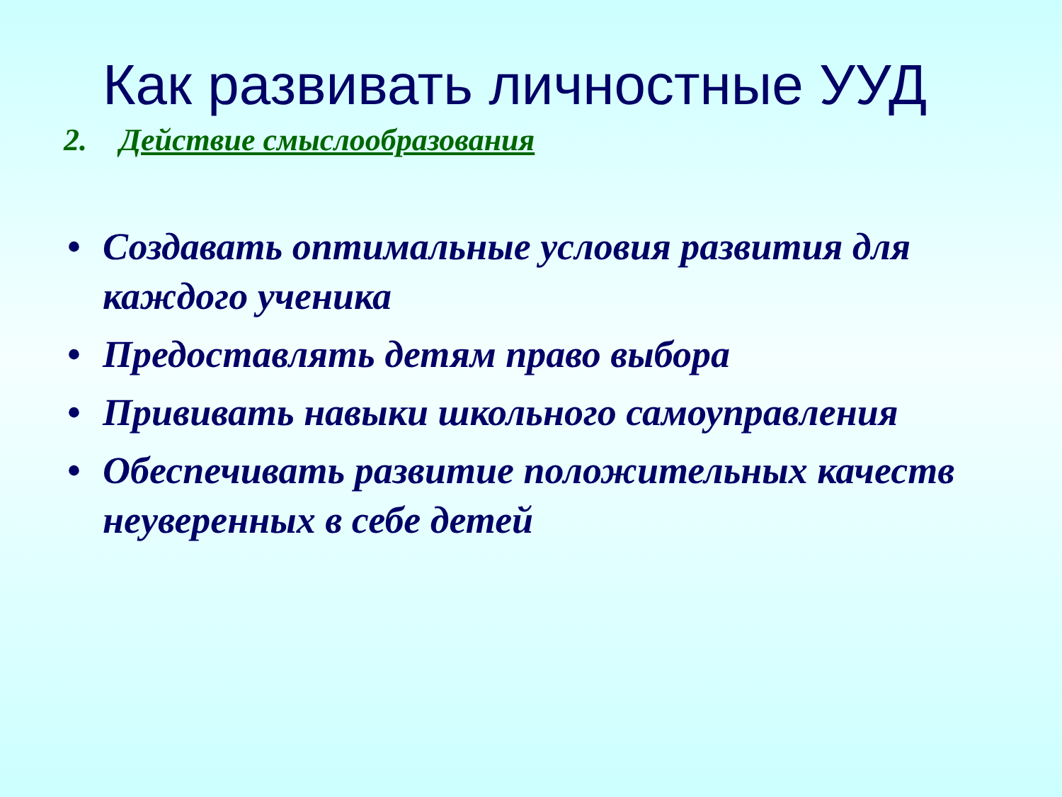Как развивать личностные УУД
2. Действие смыслообразования
• Создавать оптимальные условия развития для каждого ученика
• Предоставлять детям право выбора
• Прививать навыки школьного самоуправления
• Обеспечивать развитие положительных качеств неуверенных в себе детей